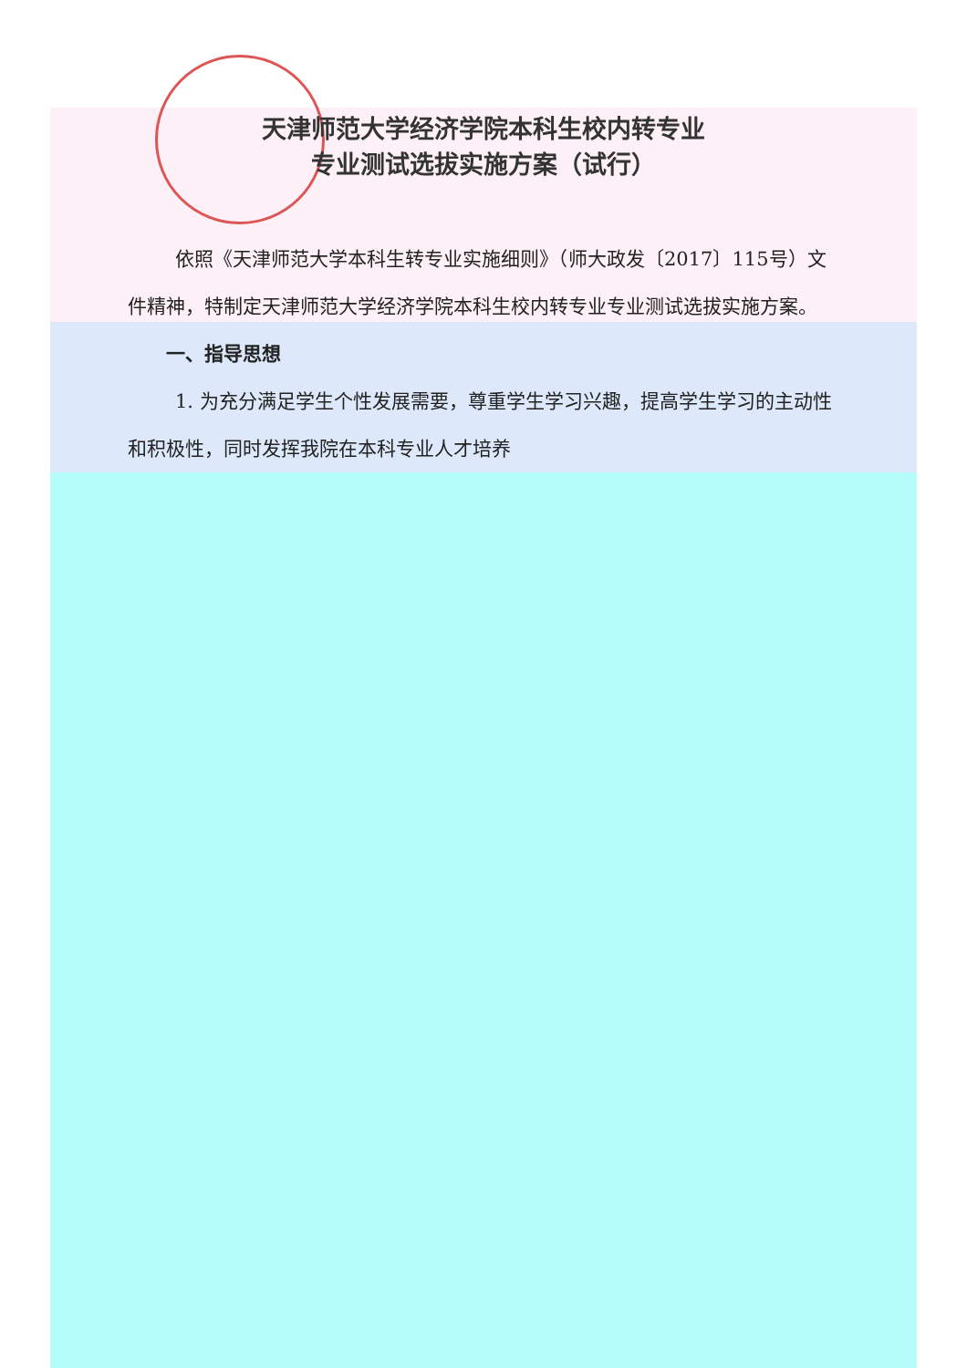天津师范大学经济学院本科生校内转专业
专业测试选拔实施方案（试行）
依照《天津师范大学本科生转专业实施细则》（师大政发〔2017〕115号）文件精神，特制定天津师范大学经济学院本科生校内转专业专业测试选拔实施方案。
一、指导思想
1. 为充分满足学生个性发展需要，尊重学生学习兴趣，提高学生学习的主动性和积极性，同时发挥我院在本科专业人才培养